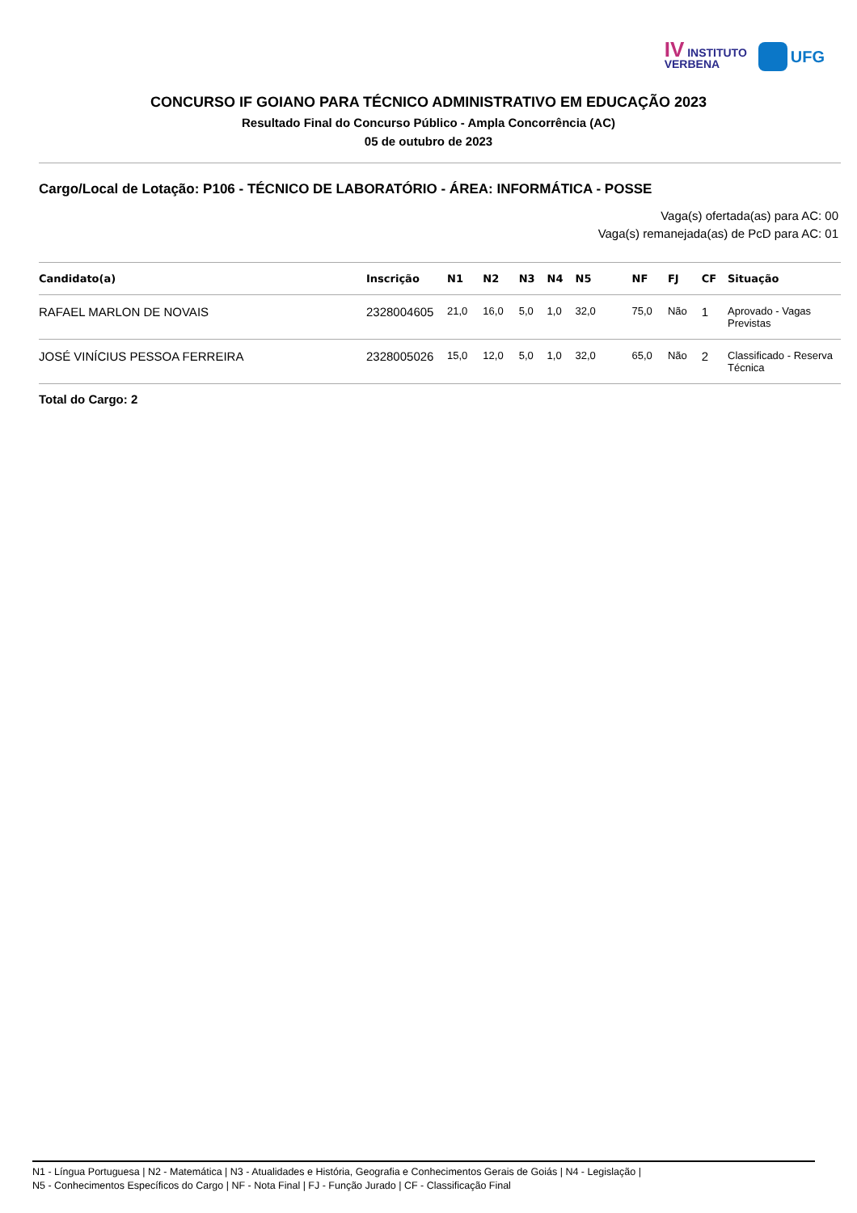IV INSTITUTO
VERBENA
UFG
CONCURSO IF GOIANO PARA TÉCNICO ADMINISTRATIVO EM EDUCAÇÃO 2023
Resultado Final do Concurso Público - Ampla Concorrência (AC)
05 de outubro de 2023
Cargo/Local de Lotação: P106 - TÉCNICO DE LABORATÓRIO - ÁREA: INFORMÁTICA - POSSE
Vaga(s) ofertada(as) para AC: 00
Vaga(s) remanejada(as) de PcD para AC: 01
| Candidato(a) | Inscrição | N1 | N2 | N3 | N4 | N5 | NF | FJ | CF | Situação |
| --- | --- | --- | --- | --- | --- | --- | --- | --- | --- | --- |
| RAFAEL MARLON DE NOVAIS | 2328004605 | 21,0 | 16,0 | 5,0 | 1,0 | 32,0 | 75,0 | Não | 1 | Aprovado - Vagas Previstas |
| JOSÉ VINÍCIUS PESSOA FERREIRA | 2328005026 | 15,0 | 12,0 | 5,0 | 1,0 | 32,0 | 65,0 | Não | 2 | Classificado - Reserva Técnica |
Total do Cargo: 2
N1 - Língua Portuguesa | N2 - Matemática | N3 - Atualidades e História, Geografia e Conhecimentos Gerais de Goiás | N4 - Legislação |
N5 - Conhecimentos Específicos do Cargo | NF - Nota Final | FJ - Função Jurado | CF - Classificação Final